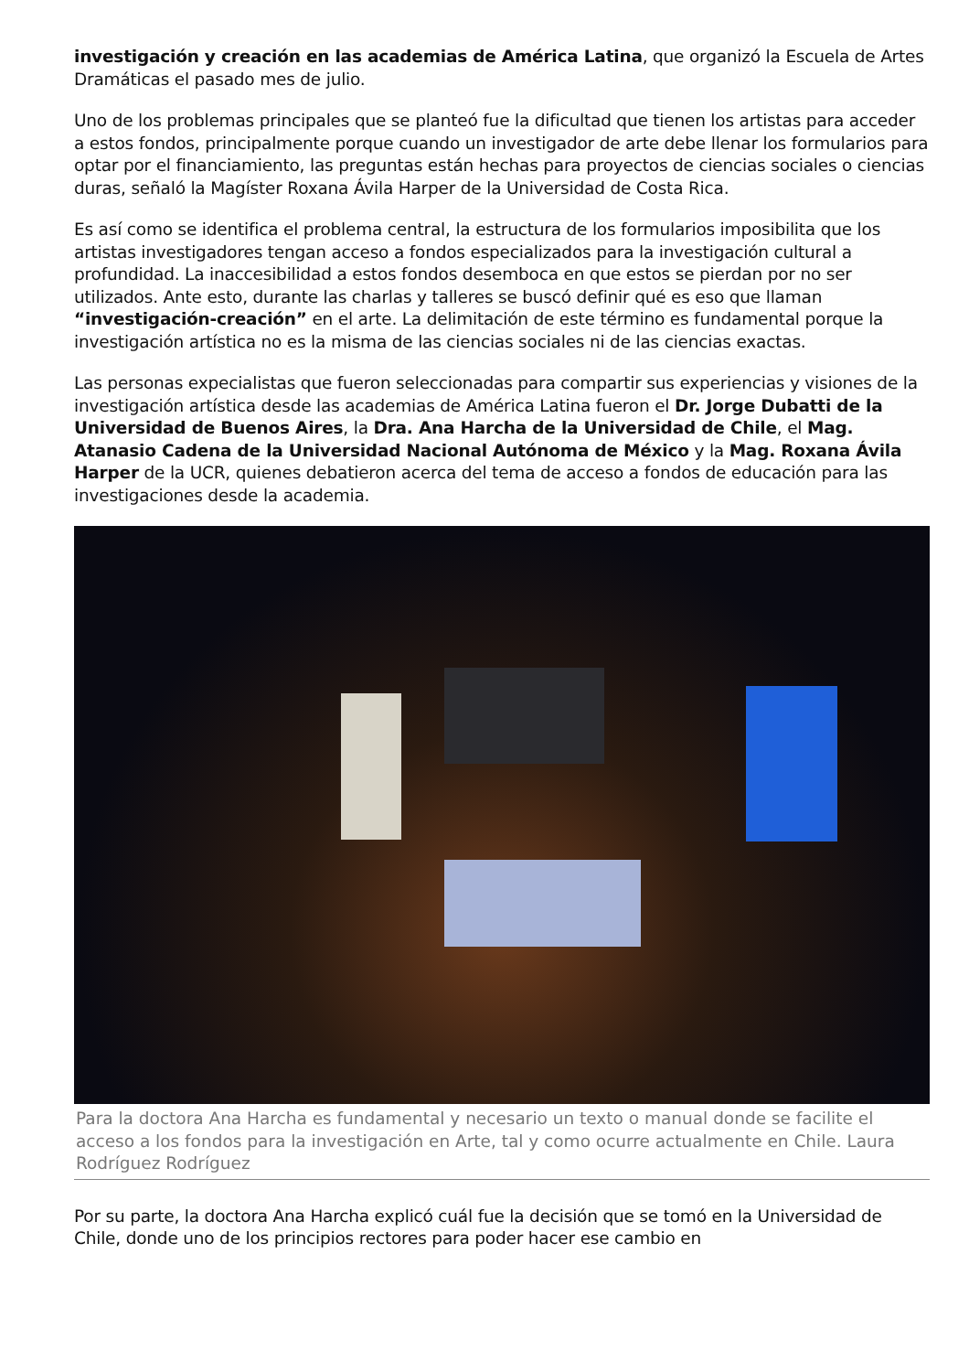investigación y creación en las academias de América Latina, que organizó la Escuela de Artes Dramáticas el pasado mes de julio.
Uno de los problemas principales que se planteó fue la dificultad que tienen los artistas para acceder a estos fondos, principalmente porque cuando un investigador de arte debe llenar los formularios para optar por el financiamiento, las preguntas están hechas para proyectos de ciencias sociales o ciencias duras, señaló la Magíster Roxana Ávila Harper de la Universidad de Costa Rica.
Es así como se identifica el problema central, la estructura de los formularios imposibilita que los artistas investigadores tengan acceso a fondos especializados para la investigación cultural a profundidad. La inaccesibilidad a estos fondos desemboca en que estos se pierdan por no ser utilizados. Ante esto, durante las charlas y talleres se buscó definir qué es eso que llaman “investigación-creación” en el arte. La delimitación de este término es fundamental porque la investigación artística no es la misma de las ciencias sociales ni de las ciencias exactas.
Las personas expecialistas que fueron seleccionadas para compartir sus experiencias y visiones de la investigación artística desde las academias de América Latina fueron el Dr. Jorge Dubatti de la Universidad de Buenos Aires, la Dra. Ana Harcha de la Universidad de Chile, el Mag. Atanasio Cadena de la Universidad Nacional Autónoma de México y la Mag. Roxana Ávila Harper de la UCR, quienes debatieron acerca del tema de acceso a fondos de educación para las investigaciones desde la academia.
Para la doctora Ana Harcha es fundamental y necesario un texto o manual donde se facilite el acceso a los fondos para la investigación en Arte, tal y como ocurre actualmente en Chile. Laura Rodríguez Rodríguez
Por su parte, la doctora Ana Harcha explicó cuál fue la decisión que se tomó en la Universidad de Chile, donde uno de los principios rectores para poder hacer ese cambio en